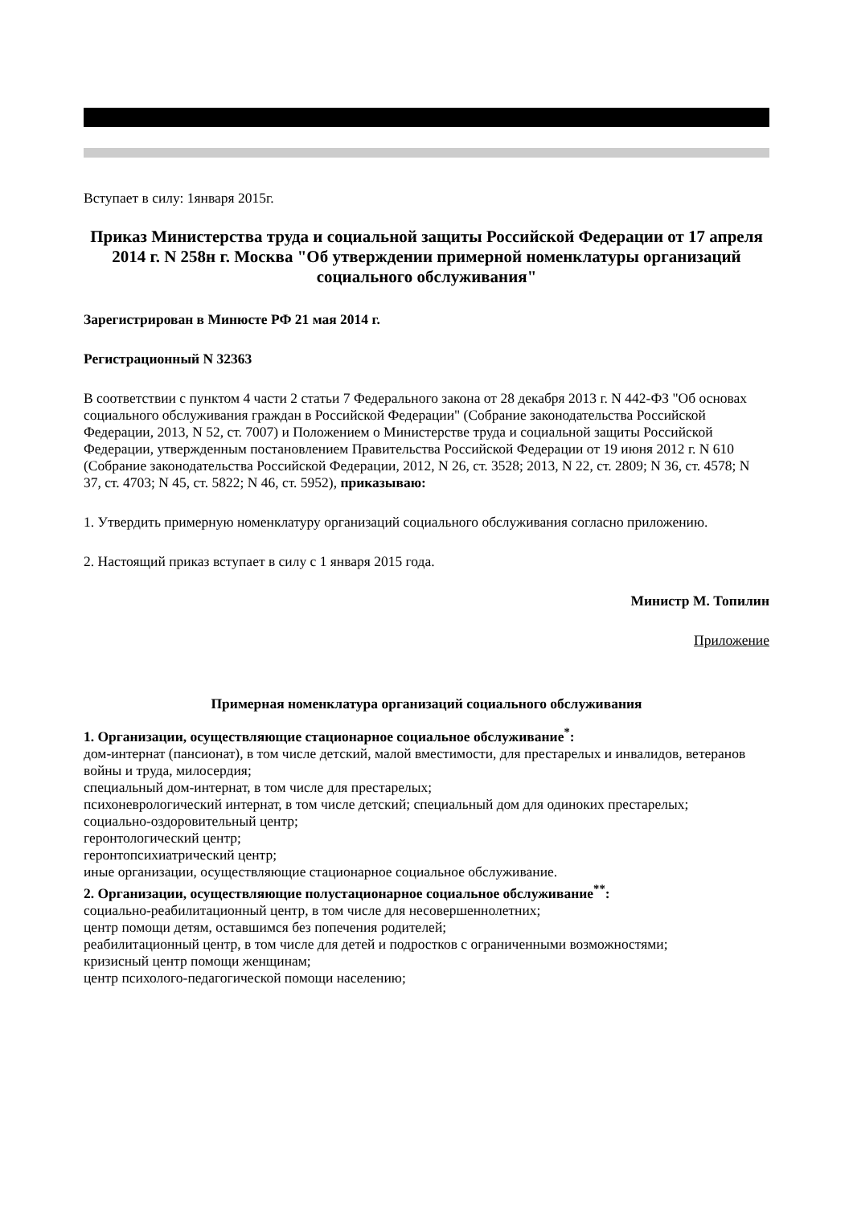Вступает в силу: 1января 2015г.
Приказ Министерства труда и социальной защиты Российской Федерации от 17 апреля 2014 г. N 258н г. Москва "Об утверждении примерной номенклатуры организаций социального обслуживания"
Зарегистрирован в Минюсте РФ 21 мая 2014 г.
Регистрационный N 32363
В соответствии с пунктом 4 части 2 статьи 7 Федерального закона от 28 декабря 2013 г. N 442-ФЗ "Об основах социального обслуживания граждан в Российской Федерации" (Собрание законодательства Российской Федерации, 2013, N 52, ст. 7007) и Положением о Министерстве труда и социальной защиты Российской Федерации, утвержденным постановлением Правительства Российской Федерации от 19 июня 2012 г. N 610 (Собрание законодательства Российской Федерации, 2012, N 26, ст. 3528; 2013, N 22, ст. 2809; N 36, ст. 4578; N 37, ст. 4703; N 45, ст. 5822; N 46, ст. 5952), приказываю:
1. Утвердить примерную номенклатуру организаций социального обслуживания согласно приложению.
2. Настоящий приказ вступает в силу с 1 января 2015 года.
Министр М. Топилин
Приложение
Примерная номенклатура организаций социального обслуживания
1. Организации, осуществляющие стационарное социальное обслуживание<sup>*</sup>:
дом-интернат (пансионат), в том числе детский, малой вместимости, для престарелых и инвалидов, ветеранов войны и труда, милосердия;
специальный дом-интернат, в том числе для престарелых;
психоневрологический интернат, в том числе детский; специальный дом для одиноких престарелых;
социально-оздоровительный центр;
геронтологический центр;
геронтопсихиатрический центр;
иные организации, осуществляющие стационарное социальное обслуживание.
2. Организации, осуществляющие полустационарное социальное обслуживание<sup>**</sup>:
социально-реабилитационный центр, в том числе для несовершеннолетних;
центр помощи детям, оставшимся без попечения родителей;
реабилитационный центр, в том числе для детей и подростков с ограниченными возможностями;
кризисный центр помощи женщинам;
центр психолого-педагогической помощи населению;